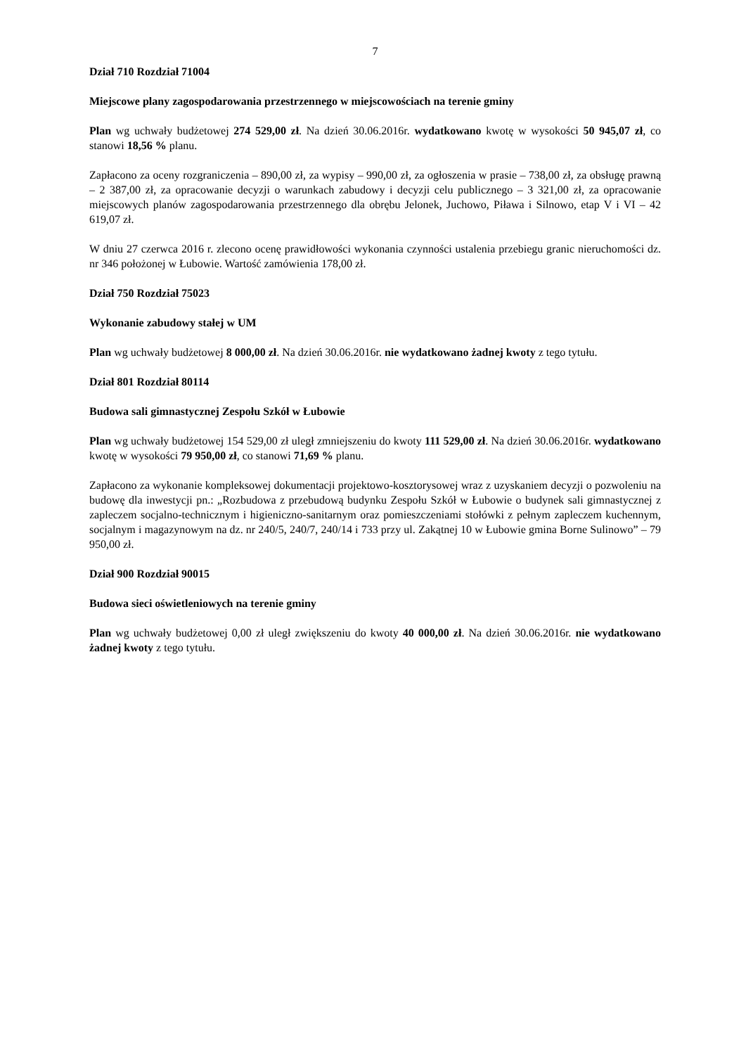7
Dział 710 Rozdział 71004
Miejscowe plany zagospodarowania przestrzennego w miejscowościach na terenie gminy
Plan wg uchwały budżetowej 274 529,00 zł. Na dzień 30.06.2016r. wydatkowano kwotę w wysokości 50 945,07 zł, co stanowi 18,56 % planu.
Zapłacono za oceny rozgraniczenia – 890,00 zł, za wypisy – 990,00 zł, za ogłoszenia w prasie – 738,00 zł, za obsługę prawną – 2 387,00 zł, za opracowanie decyzji o warunkach zabudowy i decyzji celu publicznego – 3 321,00 zł, za opracowanie miejscowych planów zagospodarowania przestrzennego dla obrębu Jelonek, Juchowo, Piława i Silnowo, etap V i VI – 42 619,07 zł.
W dniu 27 czerwca 2016 r. zlecono ocenę prawidłowości wykonania czynności ustalenia przebiegu granic nieruchomości dz. nr 346 położonej w Łubowie. Wartość zamówienia 178,00 zł.
Dział 750 Rozdział 75023
Wykonanie zabudowy stałej w UM
Plan wg uchwały budżetowej 8 000,00 zł. Na dzień 30.06.2016r. nie wydatkowano żadnej kwoty z tego tytułu.
Dział 801 Rozdział 80114
Budowa sali gimnastycznej Zespołu Szkół w Łubowie
Plan wg uchwały budżetowej 154 529,00 zł uległ zmniejszeniu do kwoty 111 529,00 zł. Na dzień 30.06.2016r. wydatkowano kwotę w wysokości 79 950,00 zł, co stanowi 71,69 % planu.
Zapłacono za wykonanie kompleksowej dokumentacji projektowo-kosztorysowej wraz z uzyskaniem decyzji o pozwoleniu na budowę dla inwestycji pn.: „Rozbudowa z przebudową budynku Zespołu Szkół w Łubowie o budynek sali gimnastycznej z zapleczem socjalno-technicznym i higieniczno-sanitarnym oraz pomieszczeniami stołówki z pełnym zapleczem kuchennym, socjalnym i magazynowym na dz. nr 240/5, 240/7, 240/14 i 733 przy ul. Zakątnej 10 w Łubowie gmina Borne Sulinowo” – 79 950,00 zł.
Dział 900 Rozdział 90015
Budowa sieci oświetleniowych na terenie gminy
Plan wg uchwały budżetowej 0,00 zł uległ zwiększeniu do kwoty 40 000,00 zł. Na dzień 30.06.2016r. nie wydatkowano żadnej kwoty z tego tytułu.